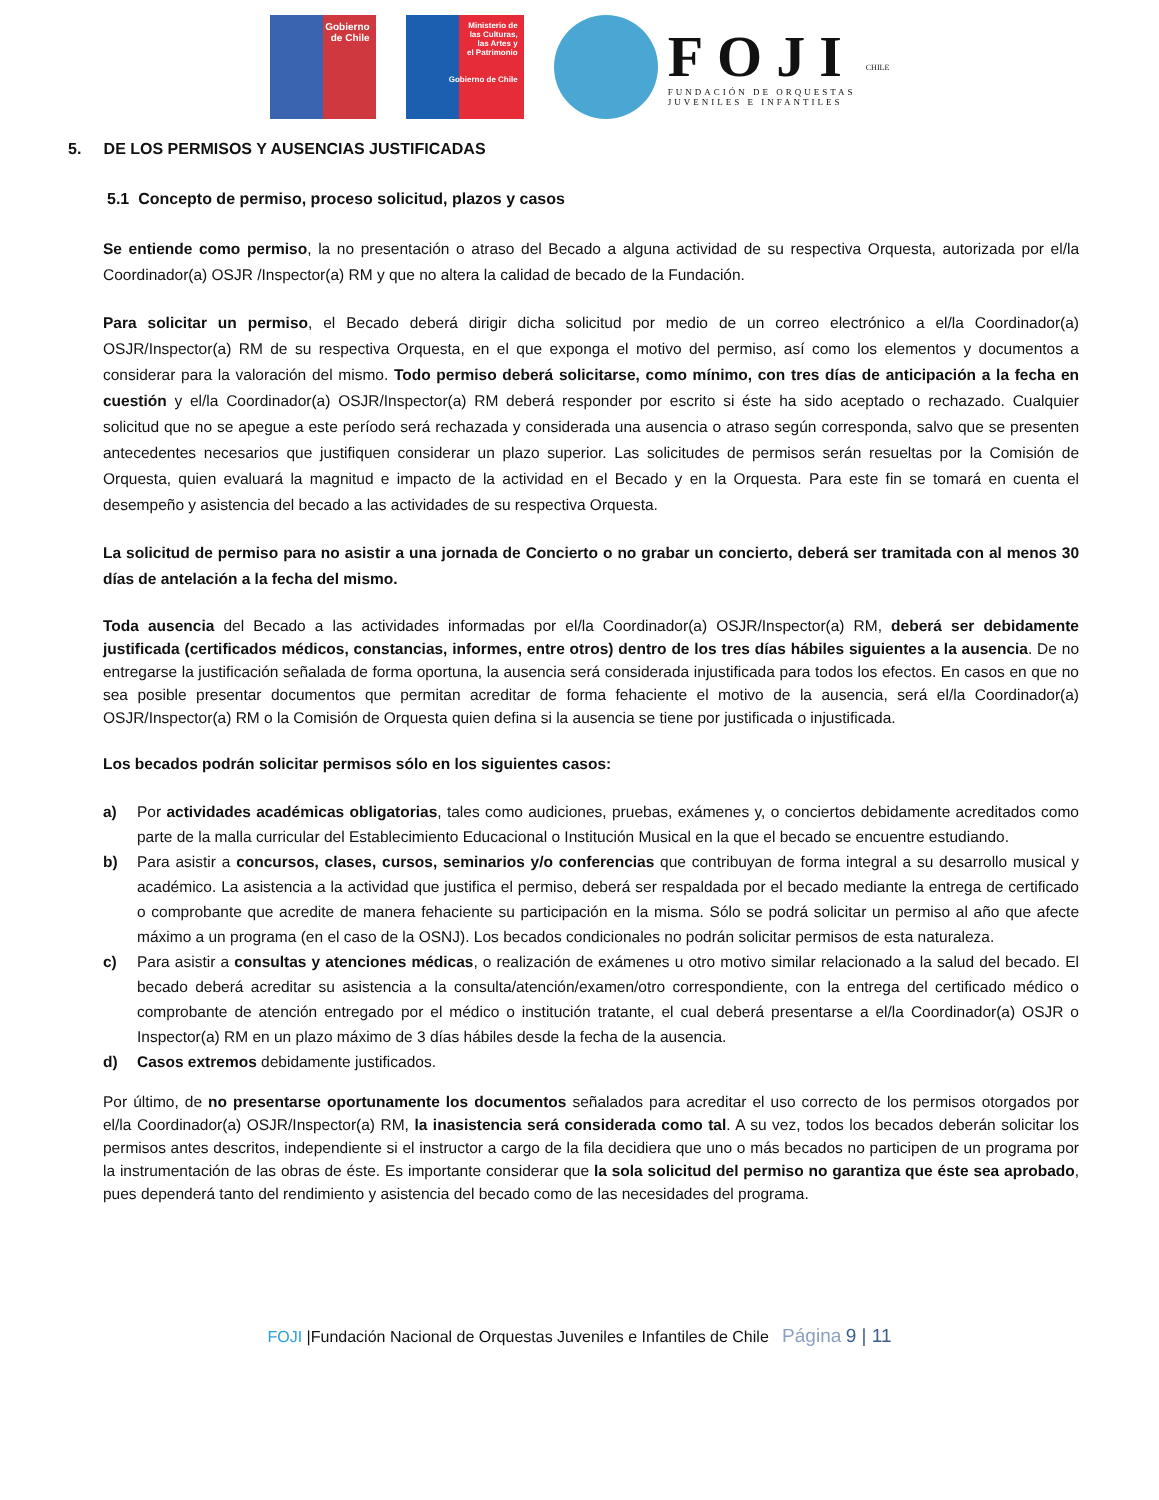Gobierno
de Chile
Ministerio de
las Culturas,
las Artes y
el Patrimonio
Gobierno de Chile
FOJI
FUNDACIÓN DE ORQUESTAS
JUVENILES E INFANTILES
CHILE
5. DE LOS PERMISOS Y AUSENCIAS JUSTIFICADAS
5.1 Concepto de permiso, proceso solicitud, plazos y casos
Se entiende como permiso, la no presentación o atraso del Becado a alguna actividad de su respectiva Orquesta, autorizada por el/la Coordinador(a) OSJR /Inspector(a) RM y que no altera la calidad de becado de la Fundación.
Para solicitar un permiso, el Becado deberá dirigir dicha solicitud por medio de un correo electrónico a el/la Coordinador(a) OSJR/Inspector(a) RM de su respectiva Orquesta, en el que exponga el motivo del permiso, así como los elementos y documentos a considerar para la valoración del mismo. Todo permiso deberá solicitarse, como mínimo, con tres días de anticipación a la fecha en cuestión y el/la Coordinador(a) OSJR/Inspector(a) RM deberá responder por escrito si éste ha sido aceptado o rechazado. Cualquier solicitud que no se apegue a este período será rechazada y considerada una ausencia o atraso según corresponda, salvo que se presenten antecedentes necesarios que justifiquen considerar un plazo superior. Las solicitudes de permisos serán resueltas por la Comisión de Orquesta, quien evaluará la magnitud e impacto de la actividad en el Becado y en la Orquesta. Para este fin se tomará en cuenta el desempeño y asistencia del becado a las actividades de su respectiva Orquesta.
La solicitud de permiso para no asistir a una jornada de Concierto o no grabar un concierto, deberá ser tramitada con al menos 30 días de antelación a la fecha del mismo.
Toda ausencia del Becado a las actividades informadas por el/la Coordinador(a) OSJR/Inspector(a) RM, deberá ser debidamente justificada (certificados médicos, constancias, informes, entre otros) dentro de los tres días hábiles siguientes a la ausencia. De no entregarse la justificación señalada de forma oportuna, la ausencia será considerada injustificada para todos los efectos. En casos en que no sea posible presentar documentos que permitan acreditar de forma fehaciente el motivo de la ausencia, será el/la Coordinador(a) OSJR/Inspector(a) RM o la Comisión de Orquesta quien defina si la ausencia se tiene por justificada o injustificada.
Los becados podrán solicitar permisos sólo en los siguientes casos:
a) Por actividades académicas obligatorias, tales como audiciones, pruebas, exámenes y, o conciertos debidamente acreditados como parte de la malla curricular del Establecimiento Educacional o Institución Musical en la que el becado se encuentre estudiando.
b) Para asistir a concursos, clases, cursos, seminarios y/o conferencias que contribuyan de forma integral a su desarrollo musical y académico. La asistencia a la actividad que justifica el permiso, deberá ser respaldada por el becado mediante la entrega de certificado o comprobante que acredite de manera fehaciente su participación en la misma. Sólo se podrá solicitar un permiso al año que afecte máximo a un programa (en el caso de la OSNJ). Los becados condicionales no podrán solicitar permisos de esta naturaleza.
c) Para asistir a consultas y atenciones médicas, o realización de exámenes u otro motivo similar relacionado a la salud del becado. El becado deberá acreditar su asistencia a la consulta/atención/examen/otro correspondiente, con la entrega del certificado médico o comprobante de atención entregado por el médico o institución tratante, el cual deberá presentarse a el/la Coordinador(a) OSJR o Inspector(a) RM en un plazo máximo de 3 días hábiles desde la fecha de la ausencia.
d) Casos extremos debidamente justificados.
Por último, de no presentarse oportunamente los documentos señalados para acreditar el uso correcto de los permisos otorgados por el/la Coordinador(a) OSJR/Inspector(a) RM, la inasistencia será considerada como tal. A su vez, todos los becados deberán solicitar los permisos antes descritos, independiente si el instructor a cargo de la fila decidiera que uno o más becados no participen de un programa por la instrumentación de las obras de éste. Es importante considerar que la sola solicitud del permiso no garantiza que éste sea aprobado, pues dependerá tanto del rendimiento y asistencia del becado como de las necesidades del programa.
FOJI |Fundación Nacional de Orquestas Juveniles e Infantiles de Chile Página 9 | 11